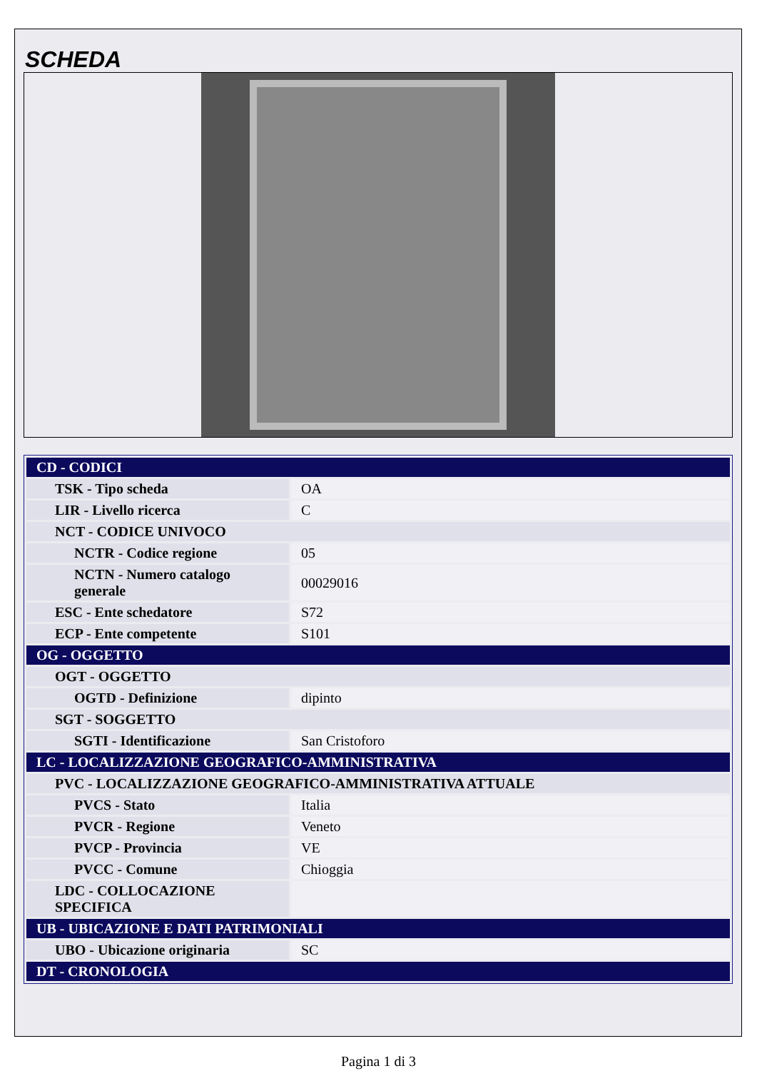SCHEDA
| CD - CODICI | |
| TSK - Tipo scheda | OA |
| LIR - Livello ricerca | C |
| NCT - CODICE UNIVOCO | |
| NCTR - Codice regione | 05 |
| NCTN - Numero catalogo generale | 00029016 |
| ESC - Ente schedatore | S72 |
| ECP - Ente competente | S101 |
| OG - OGGETTO | |
| OGT - OGGETTO | |
| OGTD - Definizione | dipinto |
| SGT - SOGGETTO | |
| SGTI - Identificazione | San Cristoforo |
| LC - LOCALIZZAZIONE GEOGRAFICO-AMMINISTRATIVA | |
| PVC - LOCALIZZAZIONE GEOGRAFICO-AMMINISTRATIVA ATTUALE | |
| PVCS - Stato | Italia |
| PVCR - Regione | Veneto |
| PVCP - Provincia | VE |
| PVCC - Comune | Chioggia |
| LDC - COLLOCAZIONE SPECIFICA | |
| UB - UBICAZIONE E DATI PATRIMONIALI | |
| UBO - Ubicazione originaria | SC |
| DT - CRONOLOGIA | |
Pagina 1 di 3